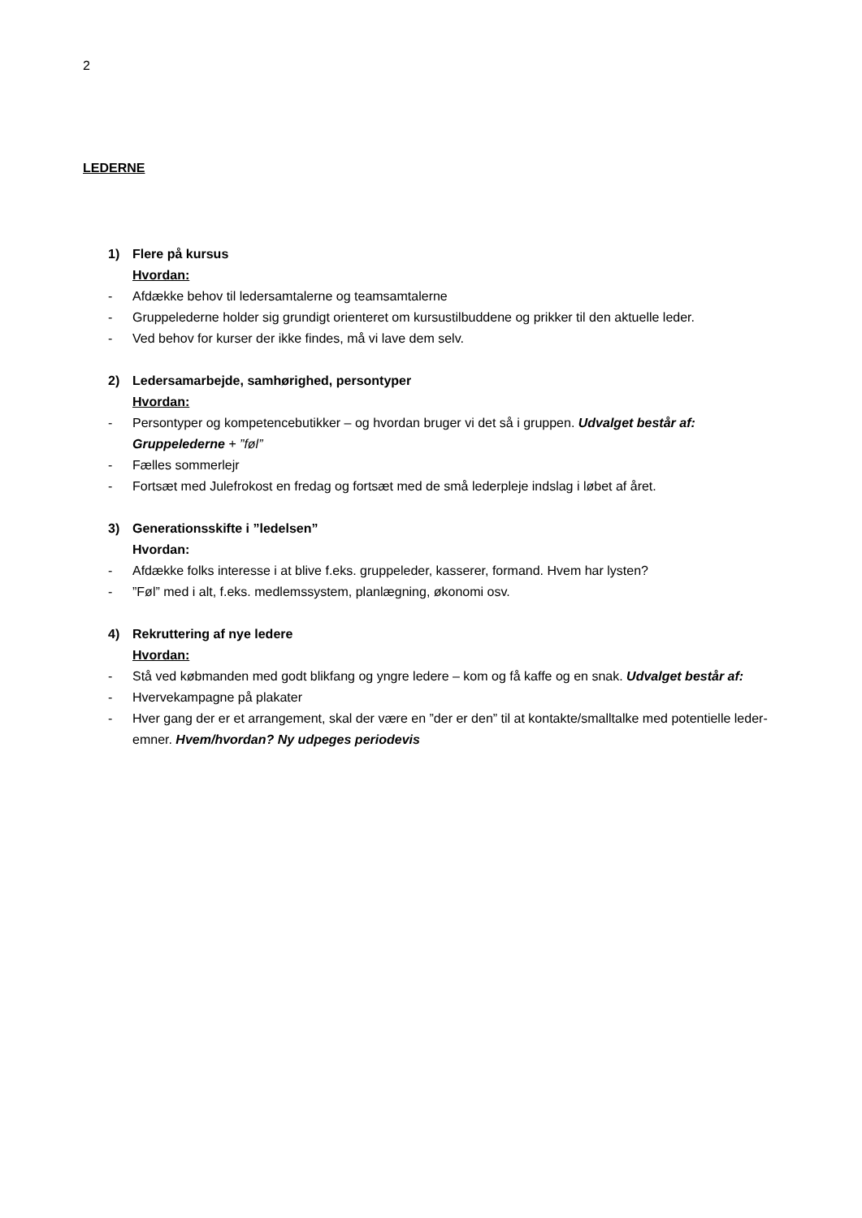2
LEDERNE
1) Flere på kursus
Hvordan:
- Afdække behov til ledersamtalerne og teamsamtalerne
- Gruppelederne holder sig grundigt orienteret om kursustilbuddene og prikker til den aktuelle leder.
- Ved behov for kurser der ikke findes, må vi lave dem selv.
2) Ledersamarbejde, samhørighed, persontyper
Hvordan:
- Persontyper og kompetencebutikker – og hvordan bruger vi det så i gruppen. Udvalget består af: Gruppelederne + ”føl”
- Fælles sommerlejr
- Fortsæt med Julefrokost en fredag og fortsæt med de små lederpleje indslag i løbet af året.
3) Generationsskifte i ”ledelsen”
Hvordan:
- Afdække folks interesse i at blive f.eks. gruppeleder, kasserer, formand. Hvem har lysten?
-”Føl” med i alt, f.eks. medlemssystem, planlægning, økonomi osv.
4) Rekruttering af nye ledere
Hvordan:
- Stå ved købmanden med godt blikfang og yngre ledere – kom og få kaffe og en snak. Udvalget består af:
- Hvervekampagne på plakater
- Hver gang der er et arrangement, skal der være en ”der er den” til at kontakte/smalltalke med potentielle leder-emner. Hvem/hvordan? Ny udpeges periodevis